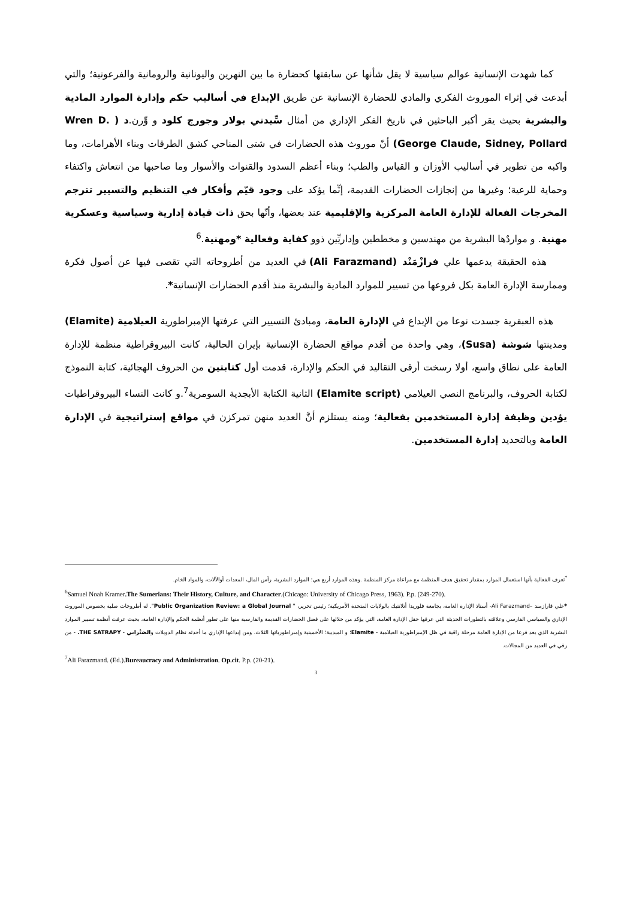كما شهدت الإنسانية عوالم سياسية لا يقل شأنها عن سابقتها كحضارة ما بين النهرين واليونانية والرومانية والفرعونية؛ والتي أبدعت في إثراء الموروث الفكري والمادي للحضارة الإنسانية عن طريق الإبداع في أساليب حكم وإدارة الموارد المادية والبشرية بحيث يقر أكبر الباحثين في تاريخ الفكر الإداري من أمثال سِّيدني بولار وجورج كلود و وِّرن.د ( Wren D. George Claude, Sidney, Pollard) أنّ موروث هذه الحضارات في شتى المناحي كشق الطرقات وبناء الأهرامات، وما واكبه من تطوير في أساليب الأوزان و القياس والطب؛ وبناء أعظم السدود والقنوات والأسوار وما صاحبها من انتعاش واكتفاء وحماية للرعية؛ وغيرها من إنجازات الحضارات القديمة، إنِّما يؤكد على وجود قيّم وأفكار في التنظيم والتسيير تترجم المخرجات الفعالة للإدارة العامة المركزية والإقليمية عند بعضها، وأنّها بحق ذات قيادة إدارية وسياسية وعسكرية مهنية. و مواردٌها البشرية من مهندسين و مخططين وإداريِّين ذوو كفاية وفعالية *ومهنية.<sup>6</sup>
هذه الحقيقة يدعمها علي فرازْمَنْد (Ali Farazmand) في العديد من أطروحاته التي تقصى فيها عن أصول فكرة وممارسة الإدارة العامة بكل فروعها من تسيير للموارد المادية والبشرية منذ أقدم الحضارات الإنسانية*.
هذه العبقرية جسدت نوعا من الإبداع في الإدارة العامة، ومبادئ التسيير التي عرفتها الإمبراطورية العيلامية (Elamite) ومدينتها شوشة (Susa)، وهي واحدة من أقدم مواقع الحضارة الإنسانية بإيران الحالية، كانت البيروقراطية منظمة للإدارة العامة على نطاق واسع، أولا رسخت أرقى التقاليد في الحكم والإدارة، قدمت أول كتابتين من الحروف الهجائية، كتابة النموذج لكتابة الحروف، والبرنامج النصي العيلامي (Elamite script) الثانية الكتابة الأبجدية السومرية<sup>7</sup>.و كانت النساء البيروقراطيات يؤدين وظيفة إدارة المستخدمين بفعالية؛ ومنه يستلزم أنَّ العديد منهن تمركزن في مواقع إستراتيجية في الإدارة العامة وبالتحديد إدارة المستخدمين.
<sup>*</sup> تعرف الفعالية بأنها استعمال الموارد بمقدار تحقيق هدف المنظمة مع مراعاة مركز المنظمة .وهذه الموارد أربع هي: الموارد البشرية، رأس المال، المعدات أوالآلات، والمواد الخام.
<sup>6</sup> Samuel Noah Kramer.The Sumerians: Their History, Culture, and Character.(Chicago: University of Chicago Press, 1963). P.p. (249-270).
*علي فارازمند –Ali Farazmand- أستاذ الإدارة العامة، بجامعة فلوريدا أتلانتيك بالولايات المتحدة الأمريكية؛ رئيس تحرير، " Public Organization Review: a Global Journal". له أطروحات صلبة بخصوص الموروث الإداري والسياسي الفارسي وعلاقته بالتطورات الحديثة التي عرفها حقل الإدارة العامة، التي يؤكد من خلالها على فضل الحضارات القديمة والفارسية منها على تطور أنظمة الحكم والإدارة العامة، بحيث عرفت أنظمة تسيير الموارد البشرية الذي يعد فرعا من الإدارة العامة مرحلة راقية في ظل الإمبراطورية العيلامية - Elamite؛ و الميديية؛ الأخمينية وإمبراطورياتها الثلاث. ومن إبداعها الإداري ما أحدثه نظام الدويلات والصَتْرابي - THE SATRAPY. - من رقي في العديد من المجالات.
<sup>7</sup> Ali Farazmand. (Ed.).Bureaucracy and Administration. Op.cit. P.p. (20-21).
3